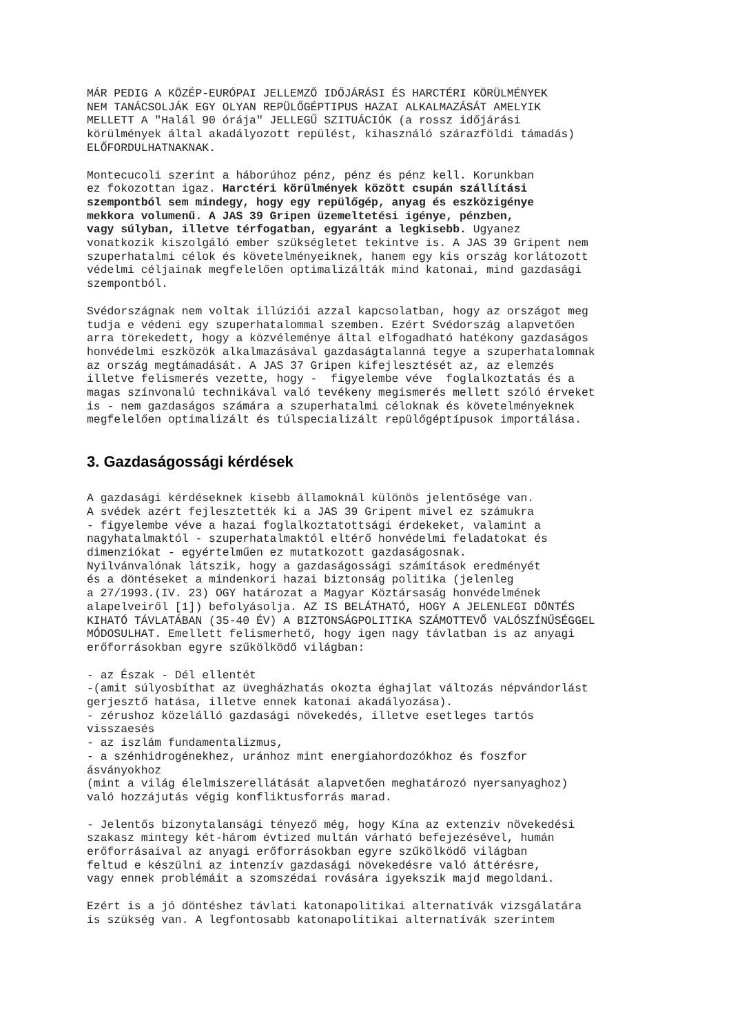MÁR PEDIG A KÖZÉP-EURÓPAI JELLEMZŐ IDŐJÁRÁSI ÉS HARCTÉRI KÖRÜLMÉNYEK
NEM TANÁCSOLJÁK EGY OLYAN REPÜLŐGÉPTIPUS HAZAI ALKALMAZÁSÁT AMELYIK
MELLETT A "Halál 90 órája" JELLEGŰ SZITUÁCIÓK (a rossz időjárási
körülmények által akadályozott repülést, kihasználó szárazföldi támadás)
ELŐFORDULHATNAKNAK.
Montecucoli szerint a háborúhoz pénz, pénz és pénz kell. Korunkban
ez fokozottan igaz. Harctéri körülmények között csupán szállítási
szempontból sem mindegy, hogy egy repülőgép, anyag és eszközigénye
mekkora volumenű. A JAS 39 Gripen üzemeltetési igénye, pénzben,
vagy súlyban, illetve térfogatban, egyaránt a legkisebb. Ugyanez
vonatkozik kiszolgáló ember szükségletet tekintve is. A JAS 39 Gripent nem
szuperhatalmi célok és követelményeiknek, hanem egy kis ország korlátozott
védelmi céljainak megfelelően optimalizálták mind katonai, mind gazdasági
szempontból.
Svédországnak nem voltak illúziói azzal kapcsolatban, hogy az országot meg
tudja e védeni egy szuperhatalommal szemben. Ezért Svédország alapvetően
arra törekedett, hogy a közvéleménye által elfogadható hatékony gazdaságos
honvédelmi eszközök alkalmazásával gazdaságtalanná tegye a szuperhatalomnak
az ország megtámadását. A JAS 37 Gripen kifejlesztését az, az elemzés
illetve felismerés vezette, hogy -  figyelembe véve  foglalkoztatás és a
magas színvonalú technikával való tevékeny megismerés mellett szóló érveket
is - nem gazdaságos számára a szuperhatalmi céloknak és követelményeknek
megfelelően optimalizált és túlspecializált repülőgéptípusok importálása.
3. Gazdaságossági kérdések
A gazdasági kérdéseknek kisebb államoknál különös jelentősége van.
A svédek azért fejlesztették ki a JAS 39 Gripent mivel ez számukra
- figyelembe véve a hazai foglalkoztatottsági érdekeket, valamint a
nagyhatalmaktól - szuperhatalmaktól eltérő honvédelmi feladatokat és
dimenziókat - egyértelműen ez mutatkozott gazdaságosnak.
Nyilvánvalónak látszik, hogy a gazdaságossági számítások eredményét
és a döntéseket a mindenkori hazai biztonság politika (jelenleg
a 27/1993.(IV. 23) OGY határozat a Magyar Köztársaság honvédelmének
alapelveiről [1]) befolyásolja. AZ IS BELÁTHATÓ, HOGY A JELENLEGI DÖNTÉS
KIHATÓ TÁVLATÁBAN (35-40 ÉV) A BIZTONSÁGPOLITIKA SZÁMOTTEVŐ VALÓSZÍNŰSÉGGEL
MÓDOSULHAT. Emellett felismerhető, hogy igen nagy távlatban is az anyagi
erőforrásokban egyre szűkölködő világban:
- az Észak - Dél ellentét
-(amit súlyosbíthat az üvegházhatás okozta éghajlat változás népvándorlást
gerjesztő hatása, illetve ennek katonai akadályozása).
- zérushoz közelálló gazdasági növekedés, illetve esetleges tartós
visszaesés
- az iszlám fundamentalizmus,
- a szénhidrogénekhez, uránhoz mint energiahordozókhoz és foszfor
ásványokhoz
(mint a világ élelmiszerellátását alapvetően meghatározó nyersanyaghoz)
való hozzájutás végig konfliktusforrás marad.
- Jelentős bizonytalansági tényező még, hogy Kína az extenziv növekedési
szakasz mintegy két-három évtized multán várható befejezésével, humán
erőforrásaival az anyagi erőforrásokban egyre szűkölködő világban
feltud e készülni az intenzív gazdasági növekedésre való áttérésre,
vagy ennek problémáit a szomszédai rovására igyekszik majd megoldani.
Ezért is a jó döntéshez távlati katonapolitikai alternatívák vizsgálatára
is szükség van. A legfontosabb katonapolitikai alternatívák szerintem